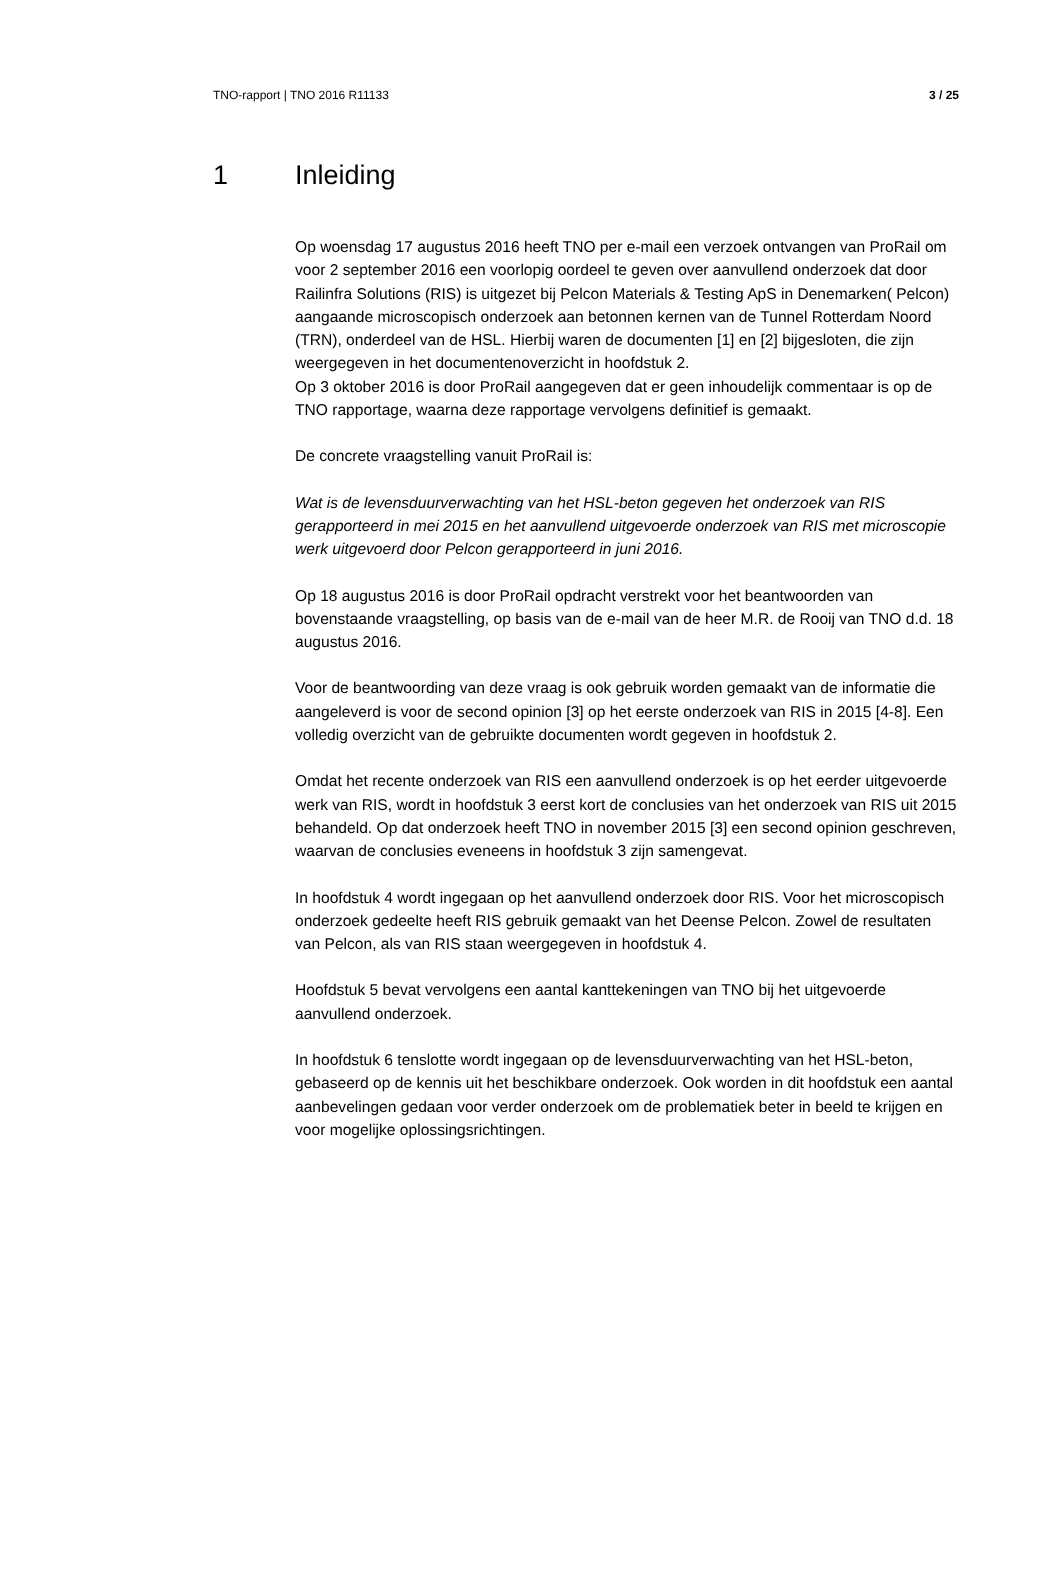TNO-rapport | TNO 2016 R11133 3 / 25
1 Inleiding
Op woensdag 17 augustus 2016 heeft TNO per e-mail een verzoek ontvangen van ProRail om voor 2 september 2016 een voorlopig oordeel te geven over aanvullend onderzoek dat door Railinfra Solutions (RIS) is uitgezet bij Pelcon Materials & Testing ApS in Denemarken( Pelcon) aangaande microscopisch onderzoek aan betonnen kernen van de Tunnel Rotterdam Noord (TRN), onderdeel van de HSL. Hierbij waren de documenten [1] en [2] bijgesloten, die zijn weergegeven in het documentenoverzicht in hoofdstuk 2.
Op 3 oktober 2016 is door ProRail aangegeven dat er geen inhoudelijk commentaar is op de TNO rapportage, waarna deze rapportage vervolgens definitief is gemaakt.
De concrete vraagstelling vanuit ProRail is:
Wat is de levensduurverwachting van het HSL-beton gegeven het onderzoek van RIS gerapporteerd in mei 2015 en het aanvullend uitgevoerde onderzoek van RIS met microscopie werk uitgevoerd door Pelcon gerapporteerd in juni 2016.
Op 18 augustus 2016 is door ProRail opdracht verstrekt voor het beantwoorden van bovenstaande vraagstelling, op basis van de e-mail van de heer M.R. de Rooij van TNO d.d. 18 augustus 2016.
Voor de beantwoording van deze vraag is ook gebruik worden gemaakt van de informatie die aangeleverd is voor de second opinion [3] op het eerste onderzoek van RIS in 2015 [4-8]. Een volledig overzicht van de gebruikte documenten wordt gegeven in hoofdstuk 2.
Omdat het recente onderzoek van RIS een aanvullend onderzoek is op het eerder uitgevoerde werk van RIS, wordt in hoofdstuk 3 eerst kort de conclusies van het onderzoek van RIS uit 2015 behandeld. Op dat onderzoek heeft TNO in november 2015 [3] een second opinion geschreven, waarvan de conclusies eveneens in hoofdstuk 3 zijn samengevat.
In hoofdstuk 4 wordt ingegaan op het aanvullend onderzoek door RIS. Voor het microscopisch onderzoek gedeelte heeft RIS gebruik gemaakt van het Deense Pelcon. Zowel de resultaten van Pelcon, als van RIS staan weergegeven in hoofdstuk 4.
Hoofdstuk 5 bevat vervolgens een aantal kanttekeningen van TNO bij het uitgevoerde aanvullend onderzoek.
In hoofdstuk 6 tenslotte wordt ingegaan op de levensduurverwachting van het HSL-beton, gebaseerd op de kennis uit het beschikbare onderzoek. Ook worden in dit hoofdstuk een aantal aanbevelingen gedaan voor verder onderzoek om de problematiek beter in beeld te krijgen en voor mogelijke oplossingsrichtingen.